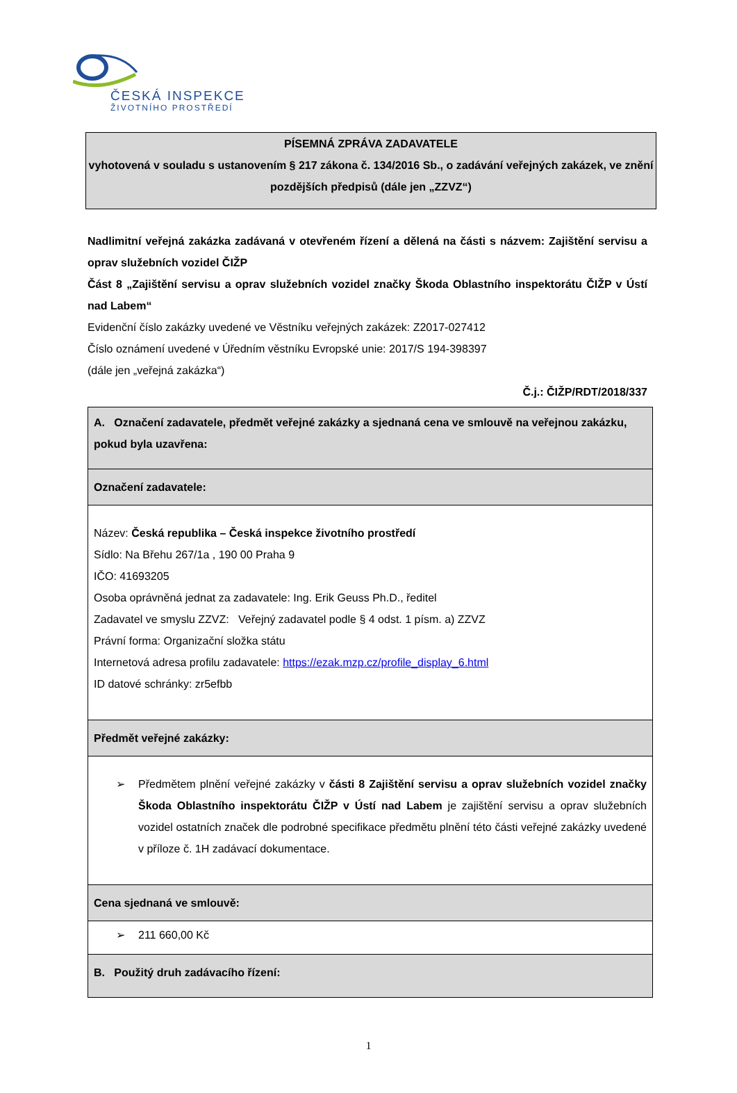ČESKÁ INSPEKCE
ŽIVOTNÍHO PROSTŘEDÍ
PÍSEMNÁ ZPRÁVA ZADAVATELE
vyhotovená v souladu s ustanovením § 217 zákona č. 134/2016 Sb., o zadávání veřejných zakázek, ve znění pozdějších předpisů (dále jen „ZZVZ“)
Nadlimitní veřejná zakázka zadávaná v otevřeném řízení a dělená na části s názvem: Zajištění servisu a oprav služebních vozidel ČIŽP
Část 8 „Zajištění servisu a oprav služebních vozidel značky Škoda Oblastního inspektorátu ČIŽP v Ústí nad Labem“
Evidenční číslo zakázky uvedené ve Věstníku veřejných zakázek: Z2017-027412
Číslo oznámení uvedené v Úředním věstníku Evropské unie: 2017/S 194-398397
(dále jen „veřejná zakázka“)
Č.j.: ČIŽP/RDT/2018/337
| A. Označení zadavatele, předmět veřejné zakázky a sjednaná cena ve smlouvě na veřejnou zakázku, pokud byla uzavřena: |
| Označení zadavatele: |
| Název: Česká republika – Česká inspekce životního prostředí Sídlo: Na Břehu 267/1a , 190 00 Praha 9 IČO: 41693205 Osoba oprávněná jednat za zadavatele: Ing. Erik Geuss Ph.D., ředitel Zadavatel ve smyslu ZZVZ: Veřejný zadavatel podle § 4 odst. 1 písm. a) ZZVZ Právní forma: Organizační složka státu Internetová adresa profilu zadavatele: https://ezak.mzp.cz/profile_display_6.html ID datové schránky: zr5efbb |
| Předmět veřejné zakázky: |
| ➢ Předmětem plnění veřejné zakázky v části 8 Zajištění servisu a oprav služebních vozidel značky Škoda Oblastního inspektorátu ČIŽP v Ústí nad Labem je zajištění servisu a oprav služebních vozidel ostatních značek dle podrobné specifikace předmětu plnění této části veřejné zakázky uvedené v příloze č. 1H zadávací dokumentace. |
| Cena sjednaná ve smlouvě: |
| ➢ 211 660,00 Kč |
| B. Použitý druh zadávacího řízení: |
1